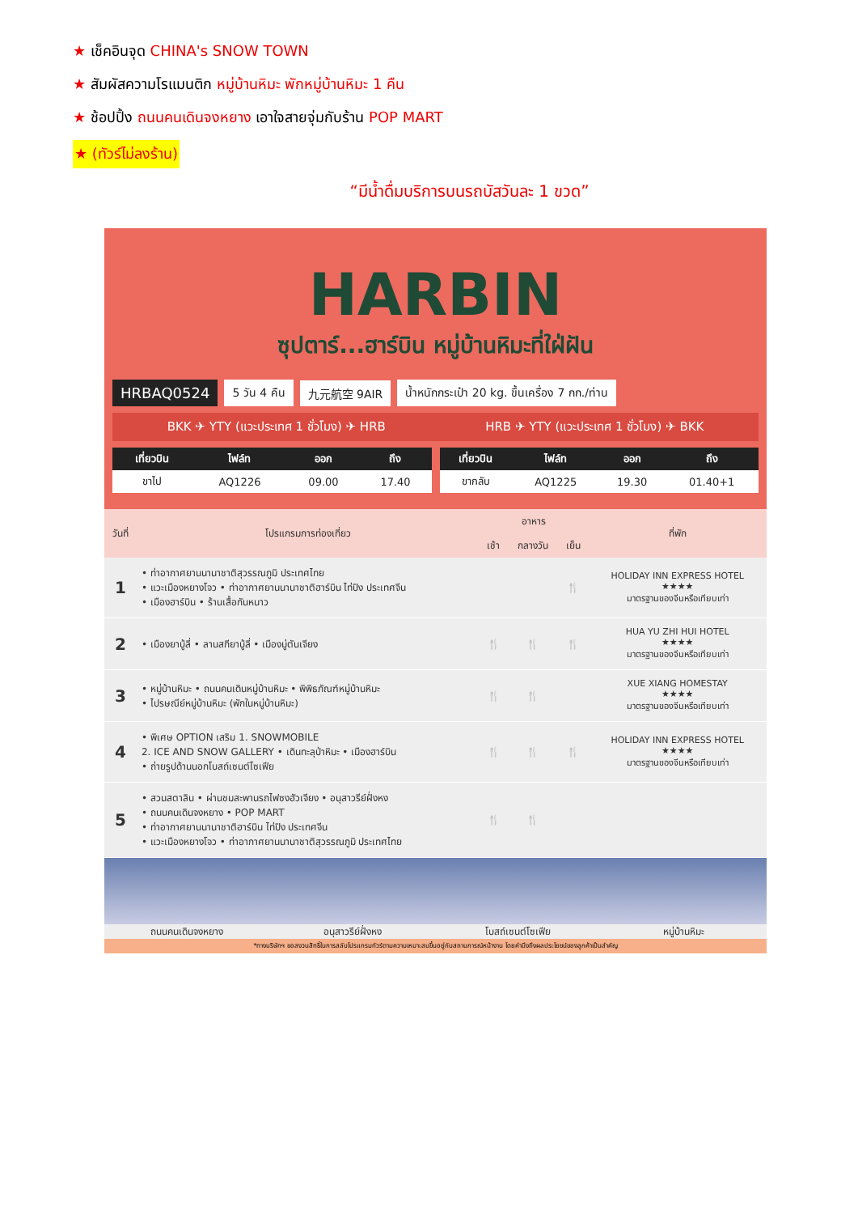★ เช็คอินจุด CHINA's SNOW TOWN
★ สัมผัสความโรแมนติก หมู่บ้านหิมะ พักหมู่บ้านหิมะ 1 คืน
★ ช้อปปิ้ง ถนนคนเดินจงหยาง เอาใจสายจุ่มกับร้าน POP MART
★ (ทัวร์ไม่ลงร้าน)
“มีน้ำดื่มบริการบนรถบัสวันละ 1 ขวด”
HARBIN
ซุปตาร์...ฮาร์บิน หมู่บ้านหิมะที่ใฝ่ฝัน
HRBAQ0524
5 วัน 4 คืน 九元航空 9AIR
น้ำหนักกระเป๋า 20 kg. ขึ้นเครื่อง 7 กก./ท่าน
BKK ✈ YTY (แวะประเทศ 1 ชั่วโมง) ✈ HRB HRB ✈ YTY (แวะประเทศ 1 ชั่วโมง) ✈ BKK
| เที่ยวบิน | ไฟล์ท | ออก | ถึง |
| --- | --- | --- | --- |
| ขาไป | AQ1226 | 09.00 | 17.40 |
| เที่ยวบิน | ไฟล์ท | ออก | ถึง |
| --- | --- | --- | --- |
| ขากลับ | AQ1225 | 19.30 | 01.40+1 |
| วันที่ | โปรแกรมการท่องเที่ยว | อาหาร | | | ที่พัก |
| --- | --- | --- | --- | --- | --- |
| | | เช้า | กลางวัน | เย็น | |
| 1 | • ท่าอากาศยานนานาชาติสุวรรณภูมิ ประเทศไทย • แวะเมืองหยางโจว • ท่าอากาศยานนานาชาติฮาร์บิน ไท่ปิง ประเทศจีน • เมืองฮาร์บิน • ร้านเสื้อกันหนาว | | | 🍴 | HOLIDAY INN EXPRESS HOTEL ★★★★ มาตรฐานของจีนหรือเทียบเท่า |
| 2 | • เมืองยาบู้ลี่ • ลานสกียาบู้ลี่ • เมืองมู่ตันเจียง | 🍴 | 🍴 | 🍴 | HUA YU ZHI HUI HOTEL ★★★★ มาตรฐานของจีนหรือเทียบเท่า |
| 3 | • หมู่บ้านหิมะ • ถนนคนเดินหมู่บ้านหิมะ • พิพิธภัณฑ์หมู่บ้านหิมะ • ไปรษณีย์หมู่บ้านหิมะ (พักในหมู่บ้านหิมะ) | 🍴 | 🍴 | | XUE XIANG HOMESTAY ★★★★ มาตรฐานของจีนหรือเทียบเท่า |
| 4 | • พิเศษ OPTION เสริม 1. SNOWMOBILE 2. ICE AND SNOW GALLERY • เดินทะลุป่าหิมะ • เมืองฮาร์บิน • ถ่ายรูปด้านนอกโบสถ์เซนต์โซเฟีย | 🍴 | 🍴 | 🍴 | HOLIDAY INN EXPRESS HOTEL ★★★★ มาตรฐานของจีนหรือเทียบเท่า |
| 5 | • สวนสตาลิน • ผ่านชมสะพานรถไฟซงฮัวเจียง • อนุสาวรีย์ฝั่งหง • ถนนคนเดินจงหยาง • POP MART • ท่าอากาศยานนานาชาติฮาร์บิน ไท่ปิง ประเทศจีน • แวะเมืองหยางโจว • ท่าอากาศยานนานาชาติสุวรรณภูมิ ประเทศไทย | 🍴 | 🍴 | | |
ถนนคนเดินจงหยาง อนุสาวรีย์ฝั่งหง โบสถ์เซนต์โซเฟีย หมู่บ้านหิมะ
*ทางบริษัทฯ ขอสงวนสิทธิ์ในการสลับโปรแกรมทัวร์ตามความเหมาะสมขึ้นอยู่กับสถานการณ์หน้างาน โดยคำนึงถึงผลประโยชน์ของลูกค้าเป็นสำคัญ